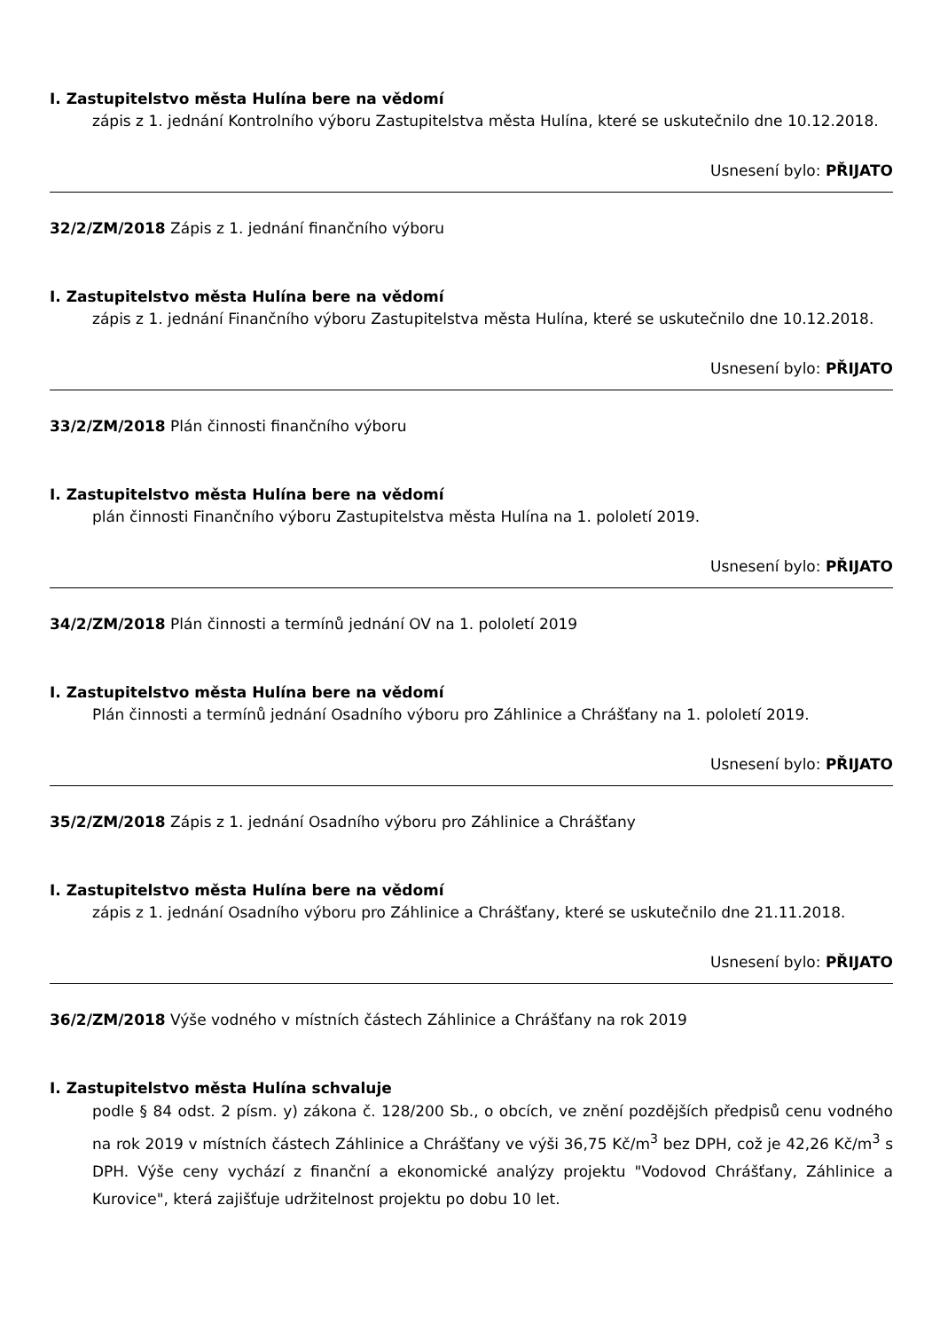I. Zastupitelstvo města Hulína bere na vědomí
zápis z 1. jednání Kontrolního výboru Zastupitelstva města Hulína, které se uskutečnilo dne 10.12.2018.
Usnesení bylo: PŘIJATO
32/2/ZM/2018 Zápis z 1. jednání finančního výboru
I. Zastupitelstvo města Hulína bere na vědomí
zápis z 1. jednání Finančního výboru Zastupitelstva města Hulína, které se uskutečnilo dne 10.12.2018.
Usnesení bylo: PŘIJATO
33/2/ZM/2018 Plán činnosti finančního výboru
I. Zastupitelstvo města Hulína bere na vědomí
plán činnosti Finančního výboru Zastupitelstva města Hulína na 1. pololetí 2019.
Usnesení bylo: PŘIJATO
34/2/ZM/2018 Plán činnosti a termínů jednání OV na 1. pololetí 2019
I. Zastupitelstvo města Hulína bere na vědomí
Plán činnosti a termínů jednání Osadního výboru pro Záhlinice a Chrášťany na 1. pololetí 2019.
Usnesení bylo: PŘIJATO
35/2/ZM/2018 Zápis z 1. jednání Osadního výboru pro Záhlinice a Chrášťany
I. Zastupitelstvo města Hulína bere na vědomí
zápis z 1. jednání Osadního výboru pro Záhlinice a Chrášťany, které se uskutečnilo dne 21.11.2018.
Usnesení bylo: PŘIJATO
36/2/ZM/2018 Výše vodného v místních částech Záhlinice a Chrášťany na rok 2019
I. Zastupitelstvo města Hulína schvaluje
podle § 84 odst. 2 písm. y) zákona č. 128/200 Sb., o obcích, ve znění pozdějších předpisů cenu vodného na rok 2019 v místních částech Záhlinice a Chrášťany ve výši 36,75 Kč/m<sup>3</sup> bez DPH, což je 42,26 Kč/m<sup>3</sup> s DPH. Výše ceny vychází z finanční a ekonomické analýzy projektu "Vodovod Chrášťany, Záhlinice a Kurovice", která zajišťuje udržitelnost projektu po dobu 10 let.